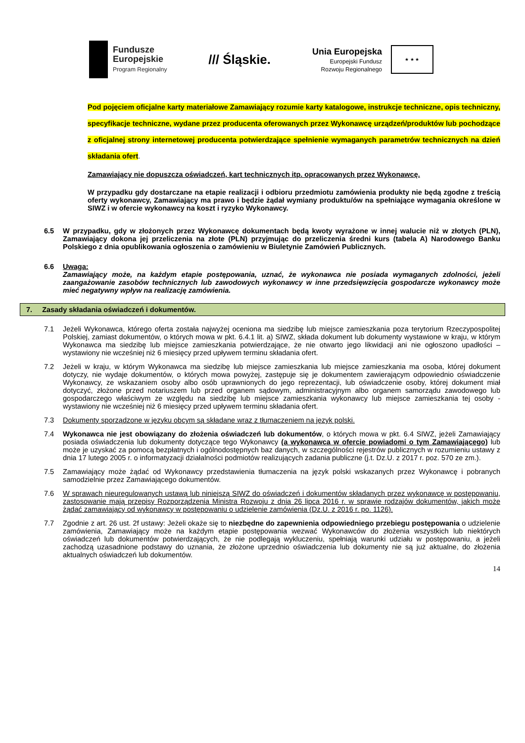Fundusze
Europejskie
Program Regionalny
/// Śląskie.
Unia Europejska
Europejski Fundusz
Rozwoju Regionalnego
★ ★ ★
Pod pojęciem oficjalne karty materiałowe Zamawiający rozumie karty katalogowe, instrukcje techniczne, opis techniczny, specyfikacje techniczne, wydane przez producenta oferowanych przez Wykonawcę urządzeń/produktów lub pochodzące z oficjalnej strony internetowej producenta potwierdzające spełnienie wymaganych parametrów technicznych na dzień składania ofert.
Zamawiający nie dopuszcza oświadczeń, kart technicznych itp. opracowanych przez Wykonawcę.
W przypadku gdy dostarczane na etapie realizacji i odbioru przedmiotu zamówienia produkty nie będą zgodne z treścią oferty wykonawcy, Zamawiający ma prawo i będzie żądał wymiany produktu/ów na spełniające wymagania określone w SIWZ i w ofercie wykonawcy na koszt i ryzyko Wykonawcy.
6.5 W przypadku, gdy w złożonych przez Wykonawcę dokumentach będą kwoty wyrażone w innej walucie niż w złotych (PLN), Zamawiający dokona jej przeliczenia na złote (PLN) przyjmując do przeliczenia średni kurs (tabela A) Narodowego Banku Polskiego z dnia opublikowania ogłoszenia o zamówieniu w Biuletynie Zamówień Publicznych.
6.6 Uwaga:
Zamawiający może, na każdym etapie postępowania, uznać, że wykonawca nie posiada wymaganych zdolności, jeżeli zaangażowanie zasobów technicznych lub zawodowych wykonawcy w inne przedsięwzięcia gospodarcze wykonawcy może mieć negatywny wpływ na realizację zamówienia.
7. Zasady składania oświadczeń i dokumentów.
7.1 Jeżeli Wykonawca, którego oferta została najwyżej oceniona ma siedzibę lub miejsce zamieszkania poza terytorium Rzeczypospolitej Polskiej, zamiast dokumentów, o których mowa w pkt. 6.4.1 lit. a) SIWZ, składa dokument lub dokumenty wystawione w kraju, w którym Wykonawca ma siedzibę lub miejsce zamieszkania potwierdzające, że nie otwarto jego likwidacji ani nie ogłoszono upadłości – wystawiony nie wcześniej niż 6 miesięcy przed upływem terminu składania ofert.
7.2 Jeżeli w kraju, w którym Wykonawca ma siedzibę lub miejsce zamieszkania lub miejsce zamieszkania ma osoba, której dokument dotyczy, nie wydaje dokumentów, o których mowa powyżej, zastępuje się je dokumentem zawierającym odpowiednio oświadczenie Wykonawcy, ze wskazaniem osoby albo osób uprawnionych do jego reprezentacji, lub oświadczenie osoby, której dokument miał dotyczyć, złożone przed notariuszem lub przed organem sądowym, administracyjnym albo organem samorządu zawodowego lub gospodarczego właściwym ze względu na siedzibę lub miejsce zamieszkania wykonawcy lub miejsce zamieszkania tej osoby - wystawiony nie wcześniej niż 6 miesięcy przed upływem terminu składania ofert.
7.3 Dokumenty sporządzone w języku obcym są składane wraz z tłumaczeniem na język polski.
7.4 Wykonawca nie jest obowiązany do złożenia oświadczeń lub dokumentów, o których mowa w pkt. 6.4 SIWZ, jeżeli Zamawiający posiada oświadczenia lub dokumenty dotyczące tego Wykonawcy (a wykonawca w ofercie powiadomi o tym Zamawiającego) lub może je uzyskać za pomocą bezpłatnych i ogólnodostępnych baz danych, w szczególności rejestrów publicznych w rozumieniu ustawy z dnia 17 lutego 2005 r. o informatyzacji działalności podmiotów realizujących zadania publiczne (j.t. Dz.U. z 2017 r. poz. 570 ze zm.).
7.5 Zamawiający może żądać od Wykonawcy przedstawienia tłumaczenia na język polski wskazanych przez Wykonawcę i pobranych samodzielnie przez Zamawiającego dokumentów.
7.6 W sprawach nieuregulowanych ustawą lub niniejszą SIWZ do oświadczeń i dokumentów składanych przez wykonawcę w postępowaniu, zastosowanie mają przepisy Rozporządzenia Ministra Rozwoju z dnia 26 lipca 2016 r. w sprawie rodzajów dokumentów, jakich może żądać zamawiający od wykonawcy w postępowaniu o udzielenie zamówienia (Dz.U. z 2016 r. po. 1126).
7.7 Zgodnie z art. 26 ust. 2f ustawy: Jeżeli okaże się to niezbędne do zapewnienia odpowiedniego przebiegu postępowania o udzielenie zamówienia, Zamawiający może na każdym etapie postępowania wezwać Wykonawców do złożenia wszystkich lub niektórych oświadczeń lub dokumentów potwierdzających, że nie podlegają wykluczeniu, spełniają warunki udziału w postępowaniu, a jeżeli zachodzą uzasadnione podstawy do uznania, że złożone uprzednio oświadczenia lub dokumenty nie są już aktualne, do złożenia aktualnych oświadczeń lub dokumentów.
14